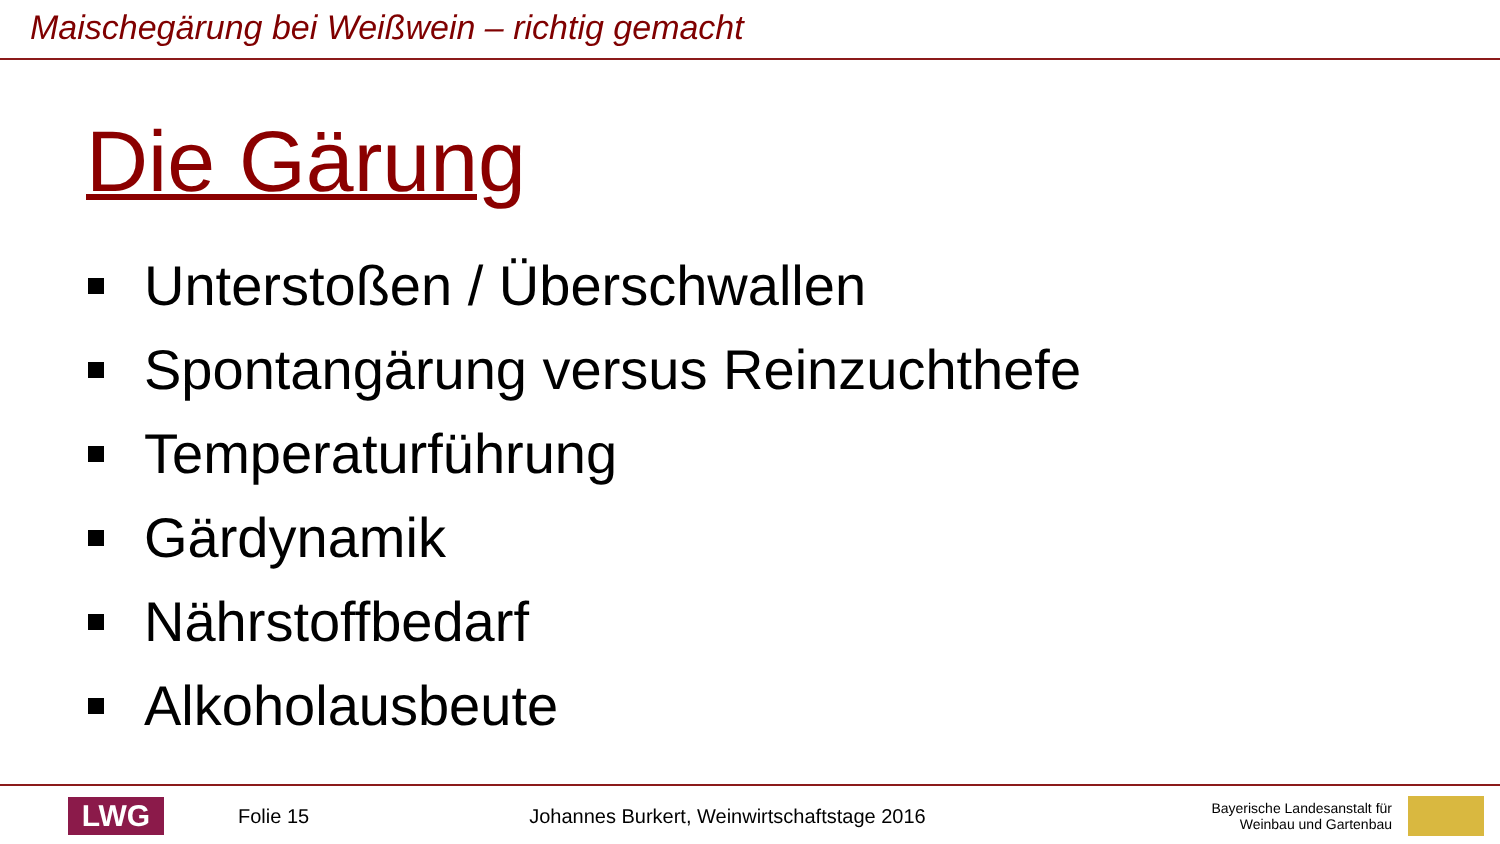Maischegärung bei Weißwein – richtig gemacht
Die Gärung
Unterstoßen / Überschwallen
Spontangärung versus Reinzuchthefe
Temperaturführung
Gärdynamik
Nährstoffbedarf
Alkoholausbeute
LWG
Folie 15 Johannes Burkert, Weinwirtschaftstage 2016
Bayerische Landesanstalt für
Weinbau und Gartenbau